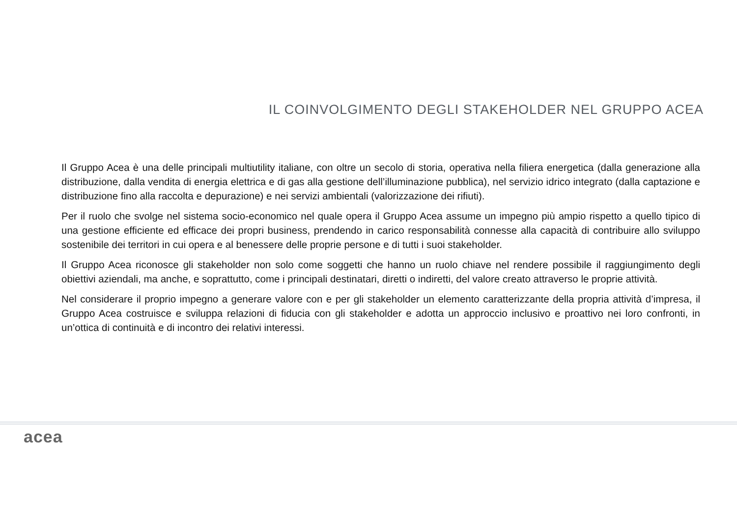IL COINVOLGIMENTO DEGLI STAKEHOLDER NEL GRUPPO ACEA
Il Gruppo Acea è una delle principali multiutility italiane, con oltre un secolo di storia, operativa nella filiera energetica (dalla generazione alla distribuzione, dalla vendita di energia elettrica e di gas alla gestione dell’illuminazione pubblica), nel servizio idrico integrato (dalla captazione e distribuzione fino alla raccolta e depurazione) e nei servizi ambientali (valorizzazione dei rifiuti).
Per il ruolo che svolge nel sistema socio-economico nel quale opera il Gruppo Acea assume un impegno più ampio rispetto a quello tipico di una gestione efficiente ed efficace dei propri business, prendendo in carico responsabilità connesse alla capacità di contribuire allo sviluppo sostenibile dei territori in cui opera e al benessere delle proprie persone e di tutti i suoi stakeholder.
Il Gruppo Acea riconosce gli stakeholder non solo come soggetti che hanno un ruolo chiave nel rendere possibile il raggiungimento degli obiettivi aziendali, ma anche, e soprattutto, come i principali destinatari, diretti o indiretti, del valore creato attraverso le proprie attività.
Nel considerare il proprio impegno a generare valore con e per gli stakeholder un elemento caratterizzante della propria attività d’impresa, il Gruppo Acea costruisce e sviluppa relazioni di fiducia con gli stakeholder e adotta un approccio inclusivo e proattivo nei loro confronti, in un’ottica di continuità e di incontro dei relativi interessi.
acea